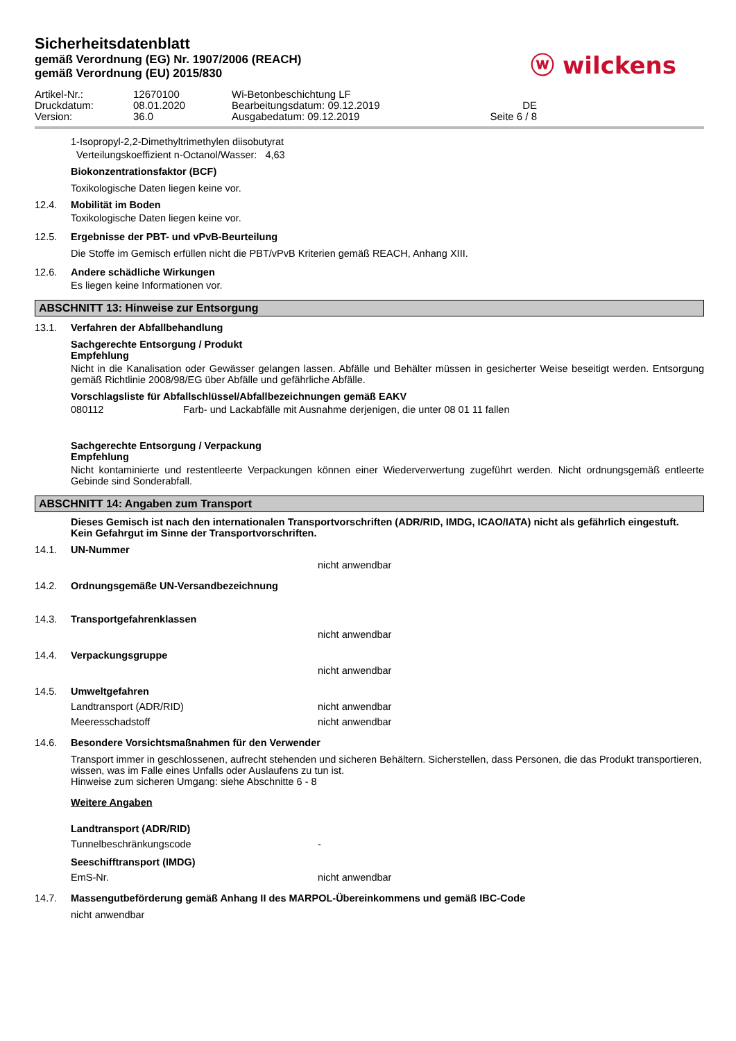Sicherheitsdatenblatt
gemäß Verordnung (EG) Nr. 1907/2006 (REACH)
gemäß Verordnung (EU) 2015/830
ⓦ wilckens
Artikel-Nr.: 12670100 Wi-Betonbeschichtung LF Druckdatum: 08.01.2020 Bearbeitungsdatum: 09.12.2019 DE Version: 36.0 Ausgabedatum: 09.12.2019 Seite 6 / 8
1-Isopropyl-2,2-Dimethyltrimethylen diisobutyrat
Verteilungskoeffizient n-Octanol/Wasser: 4,63
Biokonzentrationsfaktor (BCF)
Toxikologische Daten liegen keine vor.
12.4. Mobilität im Boden
Toxikologische Daten liegen keine vor.
12.5. Ergebnisse der PBT- und vPvB-Beurteilung
Die Stoffe im Gemisch erfüllen nicht die PBT/vPvB Kriterien gemäß REACH, Anhang XIII.
12.6. Andere schädliche Wirkungen
Es liegen keine Informationen vor.
ABSCHNITT 13: Hinweise zur Entsorgung
13.1. Verfahren der Abfallbehandlung
Sachgerechte Entsorgung / Produkt
Empfehlung
Nicht in die Kanalisation oder Gewässer gelangen lassen. Abfälle und Behälter müssen in gesicherter Weise beseitigt werden. Entsorgung gemäß Richtlinie 2008/98/EG über Abfälle und gefährliche Abfälle.
Vorschlagsliste für Abfallschlüssel/Abfallbezeichnungen gemäß EAKV
080112 Farb- und Lackabfälle mit Ausnahme derjenigen, die unter 08 01 11 fallen
Sachgerechte Entsorgung / Verpackung
Empfehlung
Nicht kontaminierte und restentleerte Verpackungen können einer Wiederverwertung zugeführt werden. Nicht ordnungsgemäß entleerte Gebinde sind Sonderabfall.
ABSCHNITT 14: Angaben zum Transport
Dieses Gemisch ist nach den internationalen Transportvorschriften (ADR/RID, IMDG, ICAO/IATA) nicht als gefährlich eingestuft.
Kein Gefahrgut im Sinne der Transportvorschriften.
14.1. UN-Nummer
nicht anwendbar
14.2.
Ordnungsgemäße UN-Versandbezeichnung
14.3. Transportgefahrenklassen
nicht anwendbar
14.4. Verpackungsgruppe
nicht anwendbar
14.5. Umweltgefahren
Landtransport (ADR/RID) nicht anwendbar
Meeresschadstoff nicht anwendbar
14.6. Besondere Vorsichtsmaßnahmen für den Verwender
Transport immer in geschlossenen, aufrecht stehenden und sicheren Behältern. Sicherstellen, dass Personen, die das Produkt transportieren, wissen, was im Falle eines Unfalls oder Auslaufens zu tun ist.
Hinweise zum sicheren Umgang: siehe Abschnitte 6 - 8
Weitere Angaben
Landtransport (ADR/RID)
Tunnelbeschränkungscode -
Seeschifftransport (IMDG)
EmS-Nr. nicht anwendbar
14.7. Massengutbeförderung gemäß Anhang II des MARPOL-Übereinkommens und gemäß IBC-Code
nicht anwendbar